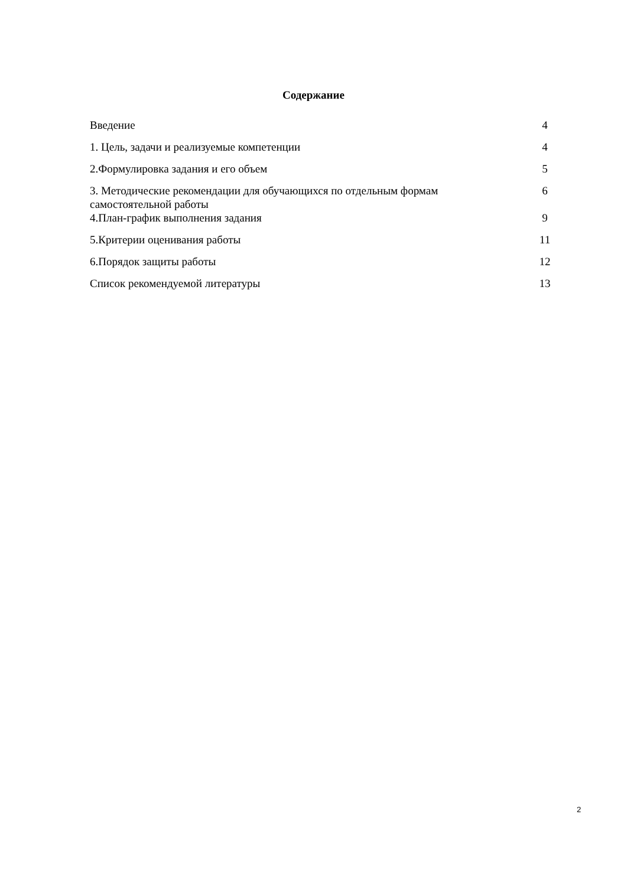Содержание
Введение 4
1. Цель, задачи и реализуемые компетенции 4
2.Формулировка задания и его объем 5
3. Методические рекомендации для обучающихся по отдельным формам самостоятельной работы 6
4.План-график выполнения задания 9
5.Критерии оценивания работы 11
6.Порядок защиты работы 12
Список рекомендуемой литературы 13
2